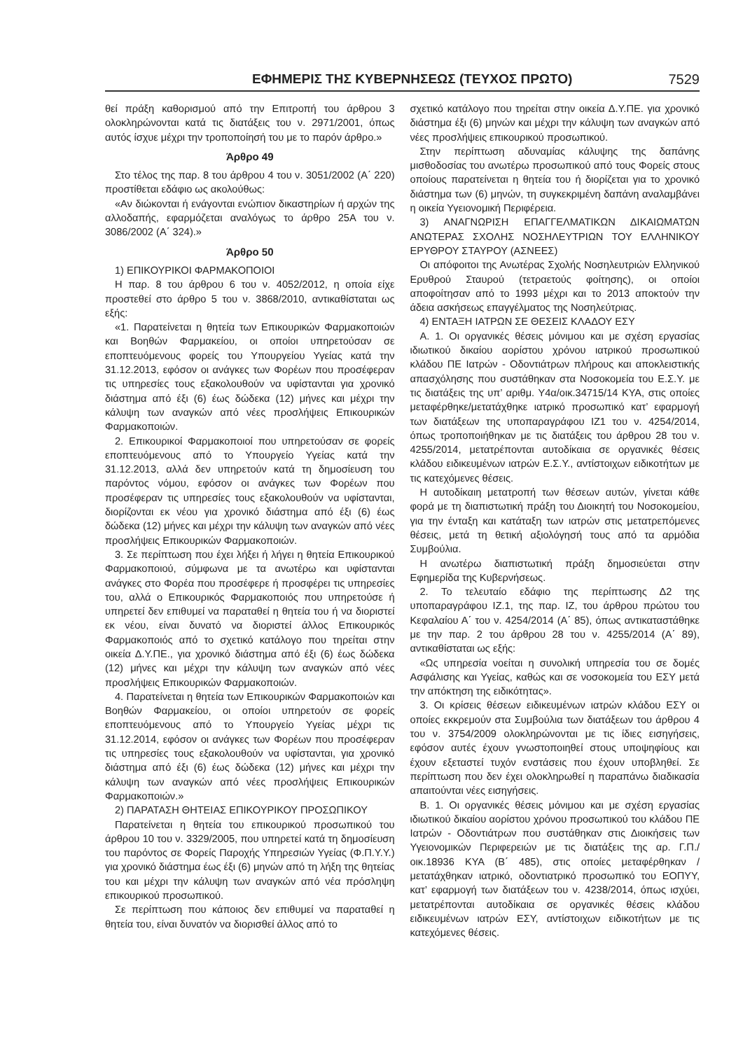ΕΦΗΜΕΡΙΣ ΤΗΣ ΚΥΒΕΡΝΗΣΕΩΣ (ΤΕΥΧΟΣ ΠΡΩΤΟ) 7529
θεί πράξη καθορισμού από την Επιτροπή του άρθρου 3 ολοκληρώνονται κατά τις διατάξεις του ν. 2971/2001, όπως αυτός ίσχυε μέχρι την τροποποίησή του με το παρόν άρθρο.»
Άρθρο 49
Στο τέλος της παρ. 8 του άρθρου 4 του ν. 3051/2002 (Α΄ 220) προστίθεται εδάφιο ως ακολούθως:
«Αν διώκονται ή ενάγονται ενώπιον δικαστηρίων ή αρχών της αλλοδαπής, εφαρμόζεται αναλόγως το άρθρο 25Α του ν. 3086/2002 (Α΄ 324).»
Άρθρο 50
1) ΕΠΙΚΟΥΡΙΚΟΙ ΦΑΡΜΑΚΟΠΟΙΟΙ
Η παρ. 8 του άρθρου 6 του ν. 4052/2012, η οποία είχε προστεθεί στο άρθρο 5 του ν. 3868/2010, αντικαθίσταται ως εξής:
«1. Παρατείνεται η θητεία των Επικουρικών Φαρμακοποιών και Βοηθών Φαρμακείου, οι οποίοι υπηρετούσαν σε εποπτευόμενους φορείς του Υπουργείου Υγείας κατά την 31.12.2013, εφόσον οι ανάγκες των Φορέων που προσέφεραν τις υπηρεσίες τους εξακολουθούν να υφίστανται για χρονικό διάστημα από έξι (6) έως δώδεκα (12) μήνες και μέχρι την κάλυψη των αναγκών από νέες προσλήψεις Επικουρικών Φαρμακοποιών.
2. Επικουρικοί Φαρμακοποιοί που υπηρετούσαν σε φορείς εποπτευόμενους από το Υπουργείο Υγείας κατά την 31.12.2013, αλλά δεν υπηρετούν κατά τη δημοσίευση του παρόντος νόμου, εφόσον οι ανάγκες των Φορέων που προσέφεραν τις υπηρεσίες τους εξακολουθούν να υφίστανται, διορίζονται εκ νέου για χρονικό διάστημα από έξι (6) έως δώδεκα (12) μήνες και μέχρι την κάλυψη των αναγκών από νέες προσλήψεις Επικουρικών Φαρμακοποιών.
3. Σε περίπτωση που έχει λήξει ή λήγει η θητεία Επικουρικού Φαρμακοποιού, σύμφωνα με τα ανωτέρω και υφίστανται ανάγκες στο Φορέα που προσέφερε ή προσφέρει τις υπηρεσίες του, αλλά ο Επικουρικός Φαρμακοποιός που υπηρετούσε ή υπηρετεί δεν επιθυμεί να παραταθεί η θητεία του ή να διοριστεί εκ νέου, είναι δυνατό να διοριστεί άλλος Επικουρικός Φαρμακοποιός από το σχετικό κατάλογο που τηρείται στην οικεία Δ.Υ.ΠΕ., για χρονικό διάστημα από έξι (6) έως δώδεκα (12) μήνες και μέχρι την κάλυψη των αναγκών από νέες προσλήψεις Επικουρικών Φαρμακοποιών.
4. Παρατείνεται η θητεία των Επικουρικών Φαρμακοποιών και Βοηθών Φαρμακείου, οι οποίοι υπηρετούν σε φορείς εποπτευόμενους από το Υπουργείο Υγείας μέχρι τις 31.12.2014, εφόσον οι ανάγκες των Φορέων που προσέφεραν τις υπηρεσίες τους εξακολουθούν να υφίστανται, για χρονικό διάστημα από έξι (6) έως δώδεκα (12) μήνες και μέχρι την κάλυψη των αναγκών από νέες προσλήψεις Επικουρικών Φαρμακοποιών.»
2) ΠΑΡΑΤΑΣΗ ΘΗΤΕΙΑΣ ΕΠΙΚΟΥΡΙΚΟΥ ΠΡΟΣΩΠΙΚΟΥ
Παρατείνεται η θητεία του επικουρικού προσωπικού του άρθρου 10 του ν. 3329/2005, που υπηρετεί κατά τη δημοσίευση του παρόντος σε Φορείς Παροχής Υπηρεσιών Υγείας (Φ.Π.Υ.Υ.) για χρονικό διάστημα έως έξι (6) μηνών από τη λήξη της θητείας του και μέχρι την κάλυψη των αναγκών από νέα πρόσληψη επικουρικού προσωπικού.
Σε περίπτωση που κάποιος δεν επιθυμεί να παραταθεί η θητεία του, είναι δυνατόν να διορισθεί άλλος από το
σχετικό κατάλογο που τηρείται στην οικεία Δ.Υ.ΠΕ. για χρονικό διάστημα έξι (6) μηνών και μέχρι την κάλυψη των αναγκών από νέες προσλήψεις επικουρικού προσωπικού.
Στην περίπτωση αδυναμίας κάλυψης της δαπάνης μισθοδοσίας του ανωτέρω προσωπικού από τους Φορείς στους οποίους παρατείνεται η θητεία του ή διορίζεται για το χρονικό διάστημα των (6) μηνών, τη συγκεκριμένη δαπάνη αναλαμβάνει η οικεία Υγειονομική Περιφέρεια.
3) ΑΝΑΓΝΩΡΙΣΗ ΕΠΑΓΓΕΛΜΑΤΙΚΩΝ ΔΙΚΑΙΩΜΑΤΩΝ ΑΝΩΤΕΡΑΣ ΣΧΟΛΗΣ ΝΟΣΗΛΕΥΤΡΙΩΝ ΤΟΥ ΕΛΛΗΝΙΚΟΥ ΕΡΥΘΡΟΥ ΣΤΑΥΡΟΥ (ΑΣΝΕΕΣ)
Οι απόφοιτοι της Ανωτέρας Σχολής Νοσηλευτριών Ελληνικού Ερυθρού Σταυρού (τετραετούς φοίτησης), οι οποίοι αποφοίτησαν από το 1993 μέχρι και το 2013 αποκτούν την άδεια ασκήσεως επαγγέλματος της Νοσηλεύτριας.
4) ΕΝΤΑΞΗ ΙΑΤΡΩΝ ΣΕ ΘΕΣΕΙΣ ΚΛΑΔΟΥ ΕΣΥ
Α. 1. Οι οργανικές θέσεις μόνιμου και με σχέση εργασίας ιδιωτικού δικαίου αορίστου χρόνου ιατρικού προσωπικού κλάδου ΠΕ Ιατρών - Οδοντιάτρων πλήρους και αποκλειστικής απασχόλησης που συστάθηκαν στα Νοσοκομεία του Ε.Σ.Υ. με τις διατάξεις της υπ’ αριθμ. Υ4α/οικ.34715/14 ΚΥΑ, στις οποίες μεταφέρθηκε/μετατάχθηκε ιατρικό προσωπικό κατ’ εφαρμογή των διατάξεων της υποπαραγράφου ΙΖ1 του ν. 4254/2014, όπως τροποποιήθηκαν με τις διατάξεις του άρθρου 28 του ν. 4255/2014, μετατρέπονται αυτοδίκαια σε οργανικές θέσεις κλάδου ειδικευμένων ιατρών Ε.Σ.Υ., αντίστοιχων ειδικοτήτων με τις κατεχόμενες θέσεις.
Η αυτοδίκαιη μετατροπή των θέσεων αυτών, γίνεται κάθε φορά με τη διαπιστωτική πράξη του Διοικητή του Νοσοκομείου, για την ένταξη και κατάταξη των ιατρών στις μετατρεπόμενες θέσεις, μετά τη θετική αξιολόγησή τους από τα αρμόδια Συμβούλια.
Η ανωτέρω διαπιστωτική πράξη δημοσιεύεται στην Εφημερίδα της Κυβερνήσεως.
2. Το τελευταίο εδάφιο της περίπτωσης Δ2 της υποπαραγράφου ΙΖ.1, της παρ. ΙΖ, του άρθρου πρώτου του Κεφαλαίου Α΄ του ν. 4254/2014 (Α΄ 85), όπως αντικαταστάθηκε με την παρ. 2 του άρθρου 28 του ν. 4255/2014 (Α΄ 89), αντικαθίσταται ως εξής:
«Ως υπηρεσία νοείται η συνολική υπηρεσία του σε δομές Ασφάλισης και Υγείας, καθώς και σε νοσοκομεία του ΕΣΥ μετά την απόκτηση της ειδικότητας».
3. Οι κρίσεις θέσεων ειδικευμένων ιατρών κλάδου ΕΣΥ οι οποίες εκκρεμούν στα Συμβούλια των διατάξεων του άρθρου 4 του ν. 3754/2009 ολοκληρώνονται με τις ίδιες εισηγήσεις, εφόσον αυτές έχουν γνωστοποιηθεί στους υποψηφίους και έχουν εξεταστεί τυχόν ενστάσεις που έχουν υποβληθεί. Σε περίπτωση που δεν έχει ολοκληρωθεί η παραπάνω διαδικασία απαιτούνται νέες εισηγήσεις.
Β. 1. Οι οργανικές θέσεις μόνιμου και με σχέση εργασίας ιδιωτικού δικαίου αορίστου χρόνου προσωπικού του κλάδου ΠΕ Ιατρών - Οδοντιάτρων που συστάθηκαν στις Διοικήσεις των Υγειονομικών Περιφερειών με τις διατάξεις της αρ. Γ.Π./οικ.18936 ΚΥΑ (Β΄ 485), στις οποίες μεταφέρθηκαν / μετατάχθηκαν ιατρικό, οδοντιατρικό προσωπικό του ΕΟΠΥΥ, κατ’ εφαρμογή των διατάξεων του ν. 4238/2014, όπως ισχύει, μετατρέπονται αυτοδίκαια σε οργανικές θέσεις κλάδου ειδικευμένων ιατρών ΕΣΥ, αντίστοιχων ειδικοτήτων με τις κατεχόμενες θέσεις.